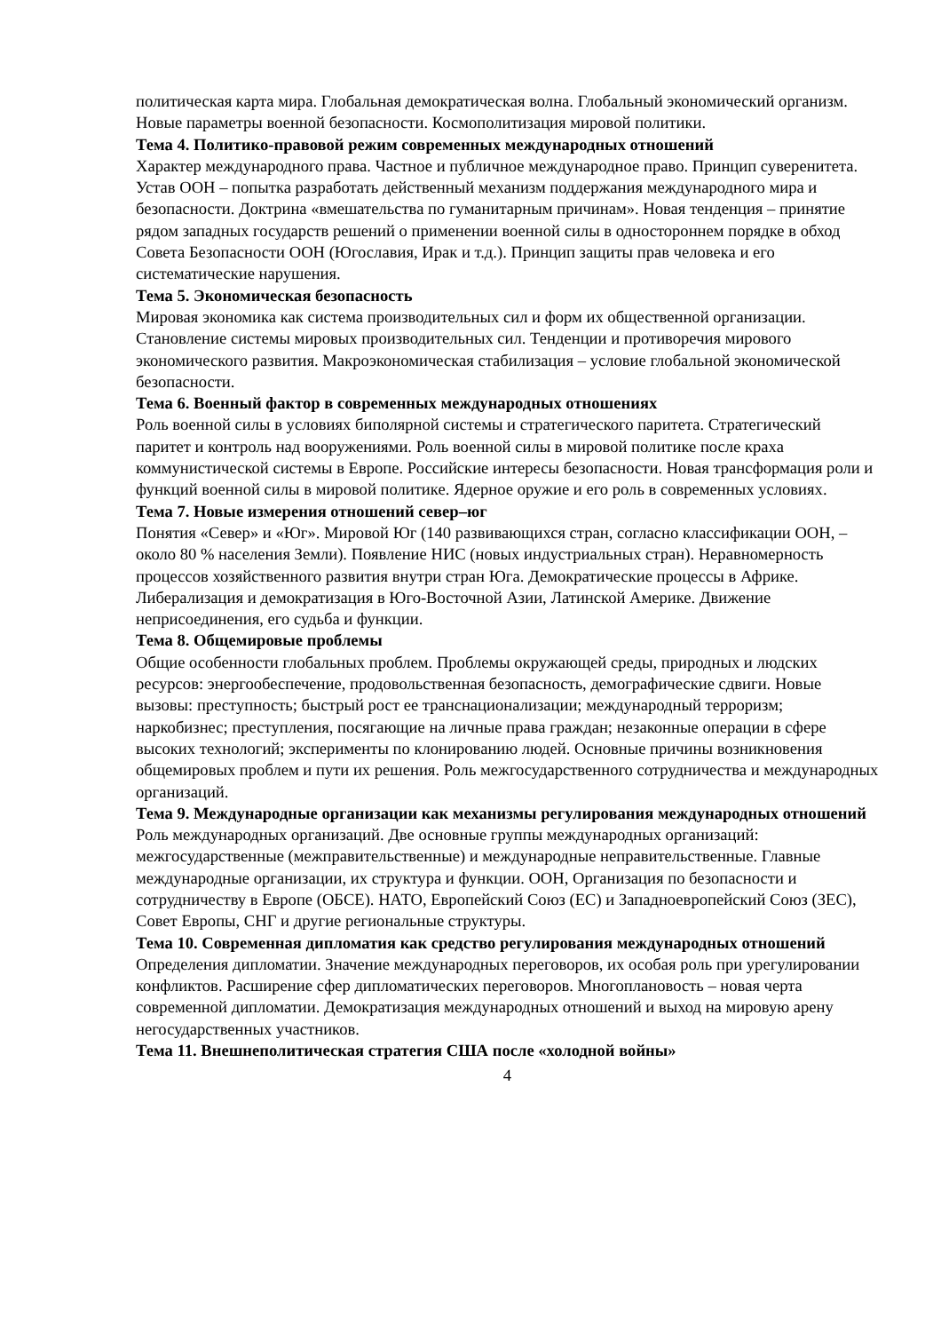политическая карта мира. Глобальная демократическая волна. Глобальный экономический организм. Новые параметры военной безопасности. Космополитизация мировой политики.
Тема 4. Политико-правовой режим современных международных отношений
Характер международного права. Частное и публичное международное право. Принцип суверенитета. Устав ООН – попытка разработать действенный механизм поддержания международного мира и безопасности. Доктрина «вмешательства по гуманитарным причинам». Новая тенденция – принятие рядом западных государств решений о применении военной силы в одностороннем порядке в обход Совета Безопасности ООН (Югославия, Ирак и т.д.). Принцип защиты прав человека и его систематические нарушения.
Тема 5. Экономическая безопасность
Мировая экономика как система производительных сил и форм их общественной организации. Становление системы мировых производительных сил. Тенденции и противоречия мирового экономического развития. Макроэкономическая стабилизация – условие глобальной экономической безопасности.
Тема 6. Военный фактор в современных международных отношениях
Роль военной силы в условиях биполярной системы и стратегического паритета. Стратегический паритет и контроль над вооружениями. Роль военной силы в мировой политике после краха коммунистической системы в Европе. Российские интересы безопасности. Новая трансформация роли и функций военной силы в мировой политике. Ядерное оружие и его роль в современных условиях.
Тема 7. Новые измерения отношений север–юг
Понятия «Север» и «Юг». Мировой Юг (140 развивающихся стран, согласно классификации ООН, – около 80 % населения Земли). Появление НИС (новых индустриальных стран). Неравномерность процессов хозяйственного развития внутри стран Юга. Демократические процессы в Африке. Либерализация и демократизация в Юго-Восточной Азии, Латинской Америке. Движение неприсоединения, его судьба и функции.
Тема 8. Общемировые проблемы
Общие особенности глобальных проблем. Проблемы окружающей среды, природных и людских ресурсов: энергообеспечение, продовольственная безопасность, демографические сдвиги. Новые вызовы: преступность; быстрый рост ее транснационализации; международный терроризм; наркобизнес; преступления, посягающие на личные права граждан; незаконные операции в сфере высоких технологий; эксперименты по клонированию людей. Основные причины возникновения общемировых проблем и пути их решения. Роль межгосударственного сотрудничества и международных организаций.
Тема 9. Международные организации как механизмы регулирования международных отношений
Роль международных организаций. Две основные группы международных организаций: межгосударственные (межправительственные) и международные неправительственные. Главные международные организации, их структура и функции. ООН, Организация по безопасности и сотрудничеству в Европе (ОБСЕ). НАТО, Европейский Союз (ЕС) и Западноевропейский Союз (ЗЕС), Совет Европы, СНГ и другие региональные структуры.
Тема 10. Современная дипломатия как средство регулирования международных отношений
Определения дипломатии. Значение международных переговоров, их особая роль при урегулировании конфликтов. Расширение сфер дипломатических переговоров. Многоплановость – новая черта современной дипломатии. Демократизация международных отношений и выход на мировую арену негосударственных участников.
Тема 11. Внешнеполитическая стратегия США после «холодной войны»
4